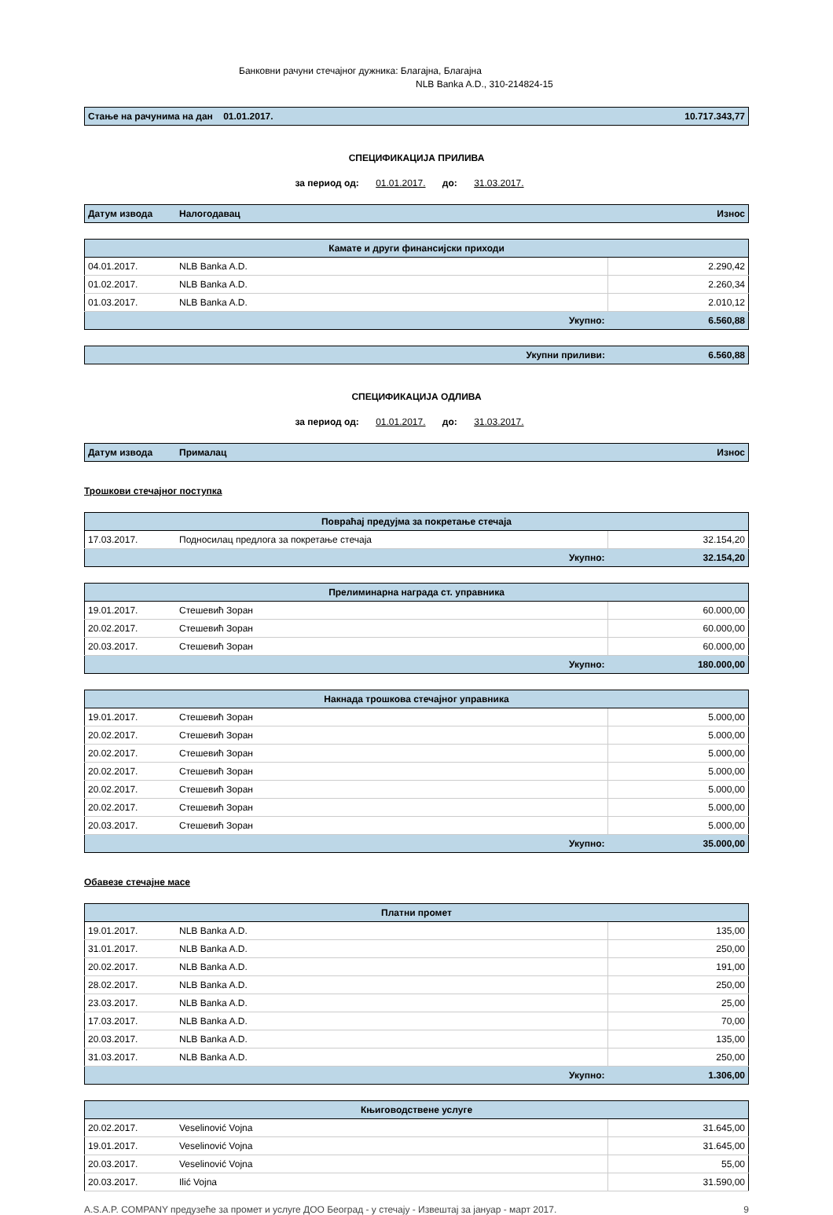Банковни рачуни стечајног дужника: Благајна, Благајна
NLB Banka A.D., 310-214824-15
| Стање на рачунима на дан 01.01.2017. | 10.717.343,77 |
СПЕЦИФИКАЦИЈА ПРИЛИВА
за период од: 01.01.2017. до: 31.03.2017.
| Датум извода | Налогодавац | Износ |
| --- | --- | --- |
| Камате и други финансијски приходи | | |
| 04.01.2017. | NLB Banka A.D. | 2.290,42 |
| 01.02.2017. | NLB Banka A.D. | 2.260,34 |
| 01.03.2017. | NLB Banka A.D. | 2.010,12 |
| Укупно: | | 6.560,88 |
| Укупни приливи: | 6.560,88 |
СПЕЦИФИКАЦИЈА ОДЛИВА
за период од: 01.01.2017. до: 31.03.2017.
| Датум извода | Прималац | Износ |
| --- | --- | --- |
Трошкови стечајног поступка
| Повраћај предујма за покретање стечаја | | |
| 17.03.2017. | Подносилац предлога за покретање стечаја | 32.154,20 |
| Укупно: | | 32.154,20 |
| Прелиминарна награда ст. управника | | |
| 19.01.2017. | Стешевић Зоран | 60.000,00 |
| 20.02.2017. | Стешевић Зоран | 60.000,00 |
| 20.03.2017. | Стешевић Зоран | 60.000,00 |
| Укупно: | | 180.000,00 |
| Накнада трошкова стечајног управника | | |
| 19.01.2017. | Стешевић Зоран | 5.000,00 |
| 20.02.2017. | Стешевић Зоран | 5.000,00 |
| 20.02.2017. | Стешевић Зоран | 5.000,00 |
| 20.02.2017. | Стешевић Зоран | 5.000,00 |
| 20.02.2017. | Стешевић Зоран | 5.000,00 |
| 20.02.2017. | Стешевић Зоран | 5.000,00 |
| 20.03.2017. | Стешевић Зоран | 5.000,00 |
| Укупно: | | 35.000,00 |
Обавезе стечајне масе
| Платни промет | | |
| 19.01.2017. | NLB Banka A.D. | 135,00 |
| 31.01.2017. | NLB Banka A.D. | 250,00 |
| 20.02.2017. | NLB Banka A.D. | 191,00 |
| 28.02.2017. | NLB Banka A.D. | 250,00 |
| 23.03.2017. | NLB Banka A.D. | 25,00 |
| 17.03.2017. | NLB Banka A.D. | 70,00 |
| 20.03.2017. | NLB Banka A.D. | 135,00 |
| 31.03.2017. | NLB Banka A.D. | 250,00 |
| Укупно: | | 1.306,00 |
| Књиговодствене услуге | | |
| 20.02.2017. | Veselinović Vojna | 31.645,00 |
| 19.01.2017. | Veselinović Vojna | 31.645,00 |
| 20.03.2017. | Veselinović Vojna | 55,00 |
| 20.03.2017. | Ilić Vojna | 31.590,00 |
A.S.A.P. COMPANY предузеће за промет и услуге ДОО Београд - у стечају - Извештај за јануар - март 2017. 9